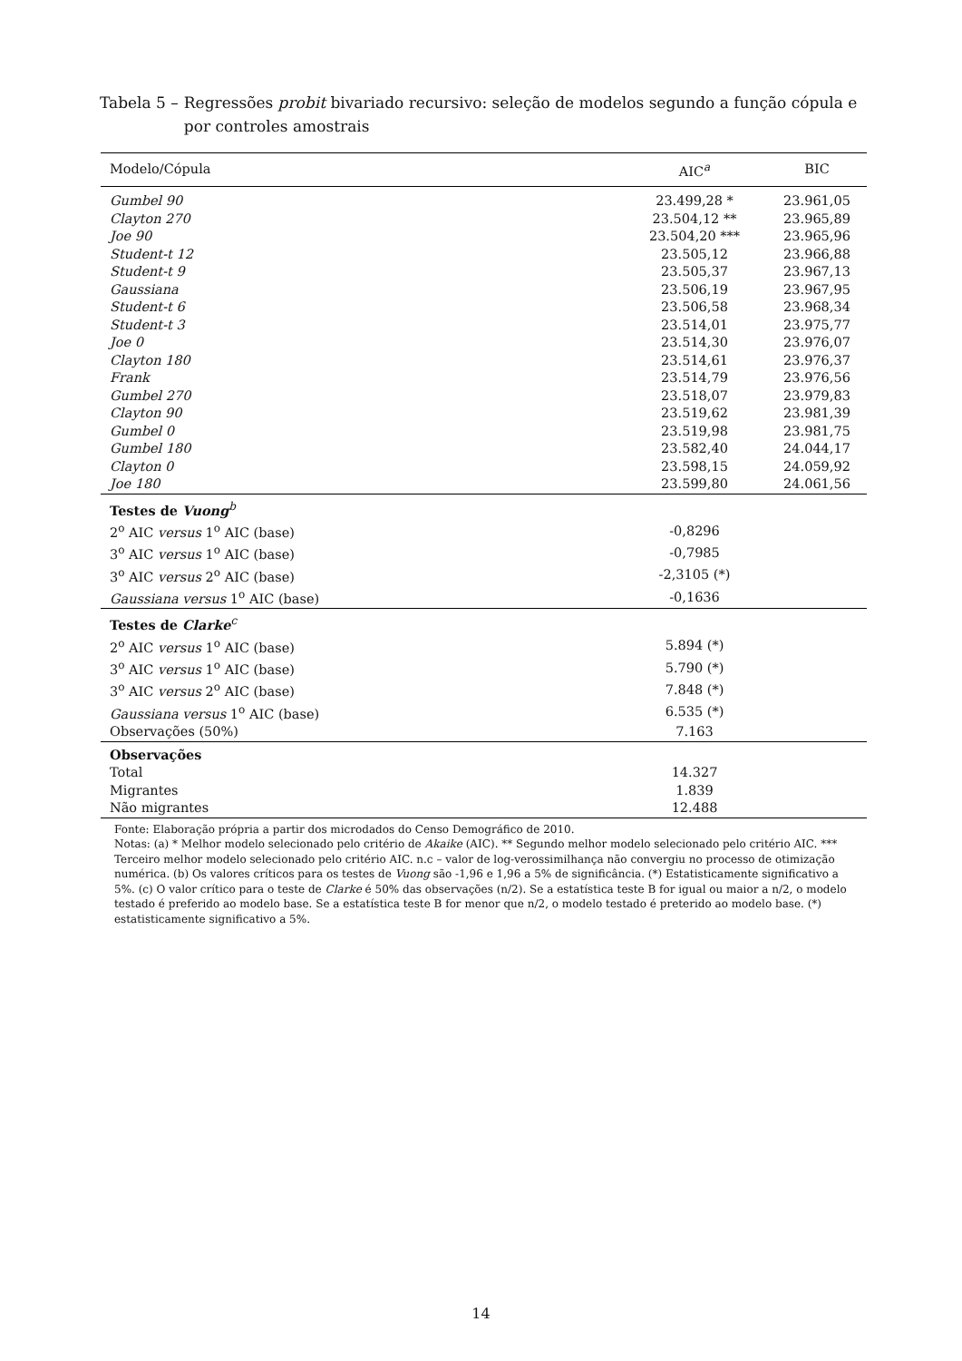Tabela 5 – Regressões probit bivariado recursivo: seleção de modelos segundo a função cópula e por controles amostrais
| Modelo/Cópula | AIC<sup>a</sup> | BIC |
| --- | --- | --- |
| Gumbel 90 | 23.499,28 * | 23.961,05 |
| Clayton 270 | 23.504,12 ** | 23.965,89 |
| Joe 90 | 23.504,20 *** | 23.965,96 |
| Student-t 12 | 23.505,12 | 23.966,88 |
| Student-t 9 | 23.505,37 | 23.967,13 |
| Gaussiana | 23.506,19 | 23.967,95 |
| Student-t 6 | 23.506,58 | 23.968,34 |
| Student-t 3 | 23.514,01 | 23.975,77 |
| Joe 0 | 23.514,30 | 23.976,07 |
| Clayton 180 | 23.514,61 | 23.976,37 |
| Frank | 23.514,79 | 23.976,56 |
| Gumbel 270 | 23.518,07 | 23.979,83 |
| Clayton 90 | 23.519,62 | 23.981,39 |
| Gumbel 0 | 23.519,98 | 23.981,75 |
| Gumbel 180 | 23.582,40 | 24.044,17 |
| Clayton 0 | 23.598,15 | 24.059,92 |
| Joe 180 | 23.599,80 | 24.061,56 |
| Testes de Vuong<sup>b</sup> | | |
| 2<sup>o</sup> AIC versus 1<sup>o</sup> AIC (base) | -0,8296 | |
| 3<sup>o</sup> AIC versus 1<sup>o</sup> AIC (base) | -0,7985 | |
| 3<sup>o</sup> AIC versus 2<sup>o</sup> AIC (base) | -2,3105 (*) | |
| Gaussiana versus 1<sup>o</sup> AIC (base) | -0,1636 | |
| Testes de Clarke<sup>c</sup> | | |
| 2<sup>o</sup> AIC versus 1<sup>o</sup> AIC (base) | 5.894 (*) | |
| 3<sup>o</sup> AIC versus 1<sup>o</sup> AIC (base) | 5.790 (*) | |
| 3<sup>o</sup> AIC versus 2<sup>o</sup> AIC (base) | 7.848 (*) | |
| Gaussiana versus 1<sup>o</sup> AIC (base) | 6.535 (*) | |
| Observações (50%) | 7.163 | |
| Observações | | |
| Total | 14.327 | |
| Migrantes | 1.839 | |
| Não migrantes | 12.488 | |
Fonte: Elaboração própria a partir dos microdados do Censo Demográfico de 2010.
Notas: (a) * Melhor modelo selecionado pelo critério de Akaike (AIC). ** Segundo melhor modelo selecionado pelo critério AIC. *** Terceiro melhor modelo selecionado pelo critério AIC. n.c – valor de log-verossimilhança não convergiu no processo de otimização numérica. (b) Os valores críticos para os testes de Vuong são -1,96 e 1,96 a 5% de significância. (*) Estatisticamente significativo a 5%. (c) O valor crítico para o teste de Clarke é 50% das observações (n/2). Se a estatística teste B for igual ou maior a n/2, o modelo testado é preferido ao modelo base. Se a estatística teste B for menor que n/2, o modelo testado é preterido ao modelo base. (*) estatisticamente significativo a 5%.
14